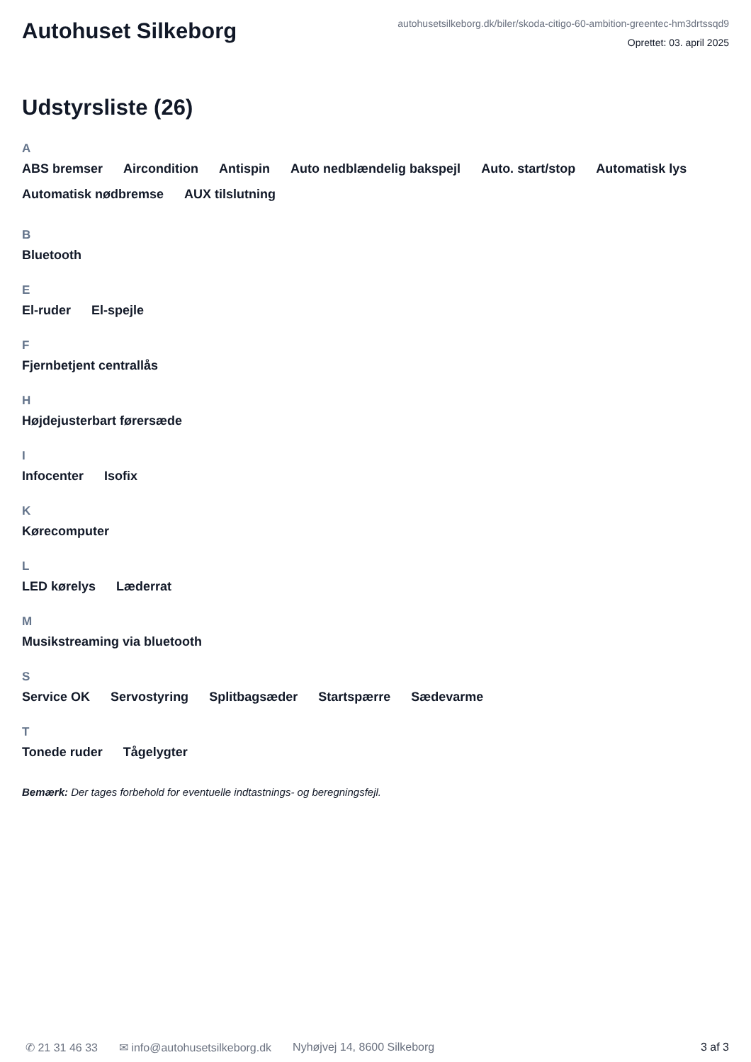Autohuset Silkeborg
autohusetsilkeborg.dk/biler/skoda-citigo-60-ambition-greentec-hm3drtssqd9
Oprettet: 03. april 2025
Udstyrsliste (26)
A
ABS bremser Aircondition Antispin Auto nedblændelig bakspejl Auto. start/stop Automatisk lys Automatisk nødbremse AUX tilslutning
B
Bluetooth
E
El-ruder El-spejle
F
Fjernbetjent centrallås
H
Højdejusterbart førersæde
I
Infocenter Isofix
K
Kørecomputer
L
LED kørelys Læderrat
M
Musikstreaming via bluetooth
S
Service OK Servostyring Splitbagsæder Startspærre Sædevarme
T
Tonede ruder Tågelygter
Bemærk: Der tages forbehold for eventuelle indtastnings- og beregningsfejl.
✆ 21 31 46 33 ✉ info@autohusetsilkeborg.dk Nyhøjvej 14, 8600 Silkeborg 3 af 3